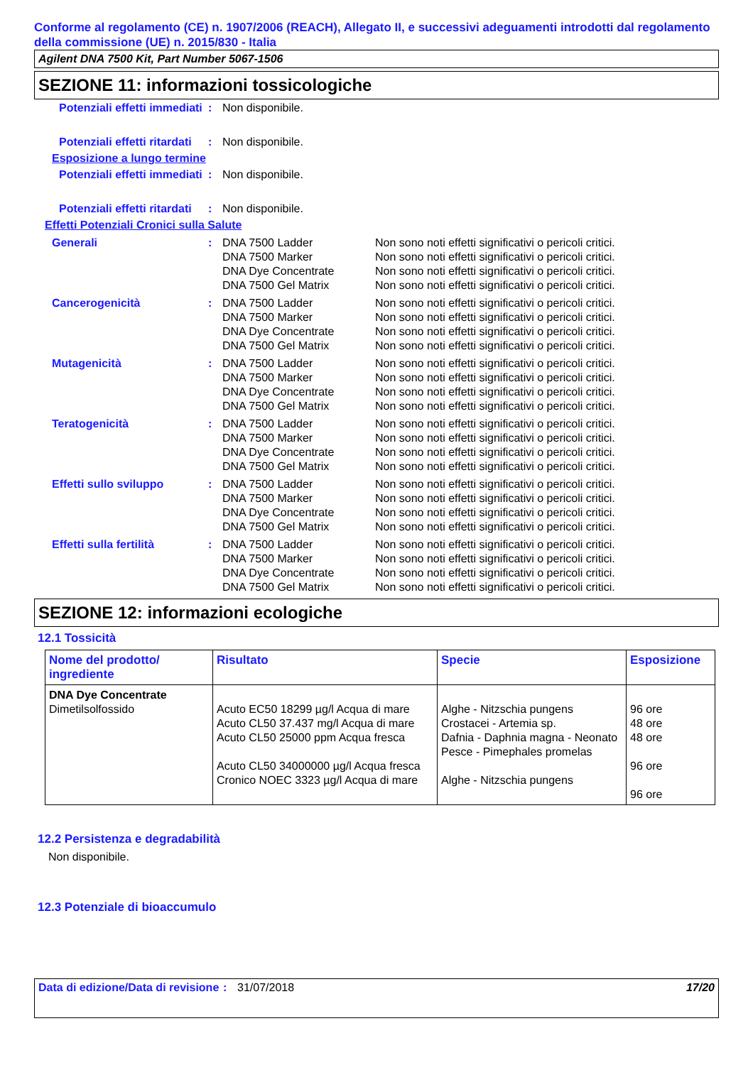Conforme al regolamento (CE) n. 1907/2006 (REACH), Allegato II, e successivi adeguamenti introdotti dal regolamento della commissione (UE) n. 2015/830 - Italia
Agilent DNA 7500 Kit, Part Number 5067-1506
SEZIONE 11: informazioni tossicologiche
| Potenziali effetti immediati | : | Non disponibile. |
| Potenziali effetti ritardati | : | Non disponibile. |
Esposizione a lungo termine
| Potenziali effetti immediati | : | Non disponibile. |
| Potenziali effetti ritardati | : | Non disponibile. |
Effetti Potenziali Cronici sulla Salute
| Generali | : | DNA 7500 Ladder DNA 7500 Marker DNA Dye Concentrate DNA 7500 Gel Matrix | Non sono noti effetti significativi o pericoli critici. Non sono noti effetti significativi o pericoli critici. Non sono noti effetti significativi o pericoli critici. Non sono noti effetti significativi o pericoli critici. |
| Cancerogenicità | : | DNA 7500 Ladder DNA 7500 Marker DNA Dye Concentrate DNA 7500 Gel Matrix | Non sono noti effetti significativi o pericoli critici. Non sono noti effetti significativi o pericoli critici. Non sono noti effetti significativi o pericoli critici. Non sono noti effetti significativi o pericoli critici. |
| Mutagenicità | : | DNA 7500 Ladder DNA 7500 Marker DNA Dye Concentrate DNA 7500 Gel Matrix | Non sono noti effetti significativi o pericoli critici. Non sono noti effetti significativi o pericoli critici. Non sono noti effetti significativi o pericoli critici. Non sono noti effetti significativi o pericoli critici. |
| Teratogenicità | : | DNA 7500 Ladder DNA 7500 Marker DNA Dye Concentrate DNA 7500 Gel Matrix | Non sono noti effetti significativi o pericoli critici. Non sono noti effetti significativi o pericoli critici. Non sono noti effetti significativi o pericoli critici. Non sono noti effetti significativi o pericoli critici. |
| Effetti sullo sviluppo | : | DNA 7500 Ladder DNA 7500 Marker DNA Dye Concentrate DNA 7500 Gel Matrix | Non sono noti effetti significativi o pericoli critici. Non sono noti effetti significativi o pericoli critici. Non sono noti effetti significativi o pericoli critici. Non sono noti effetti significativi o pericoli critici. |
| Effetti sulla fertilità | : | DNA 7500 Ladder DNA 7500 Marker DNA Dye Concentrate DNA 7500 Gel Matrix | Non sono noti effetti significativi o pericoli critici. Non sono noti effetti significativi o pericoli critici. Non sono noti effetti significativi o pericoli critici. Non sono noti effetti significativi o pericoli critici. |
SEZIONE 12: informazioni ecologiche
12.1 Tossicità
| Nome del prodotto/ ingrediente | Risultato | Specie | Esposizione |
| --- | --- | --- | --- |
| DNA Dye Concentrate Dimetilsolfossido | Acuto EC50 18299 µg/l Acqua di mare Acuto CL50 37.437 mg/l Acqua di mare Acuto CL50 25000 ppm Acqua fresca Acuto CL50 34000000 µg/l Acqua fresca Cronico NOEC 3323 µg/l Acqua di mare | Alghe - Nitzschia pungens Crostacei - Artemia sp. Dafnia - Daphnia magna - Neonato Pesce - Pimephales promelas Alghe - Nitzschia pungens | 96 ore 48 ore 48 ore 96 ore 96 ore |
12.2 Persistenza e degradabilità
Non disponibile.
12.3 Potenziale di bioaccumulo
Data di edizione/Data di revisione
: 31/07/2018 17/20